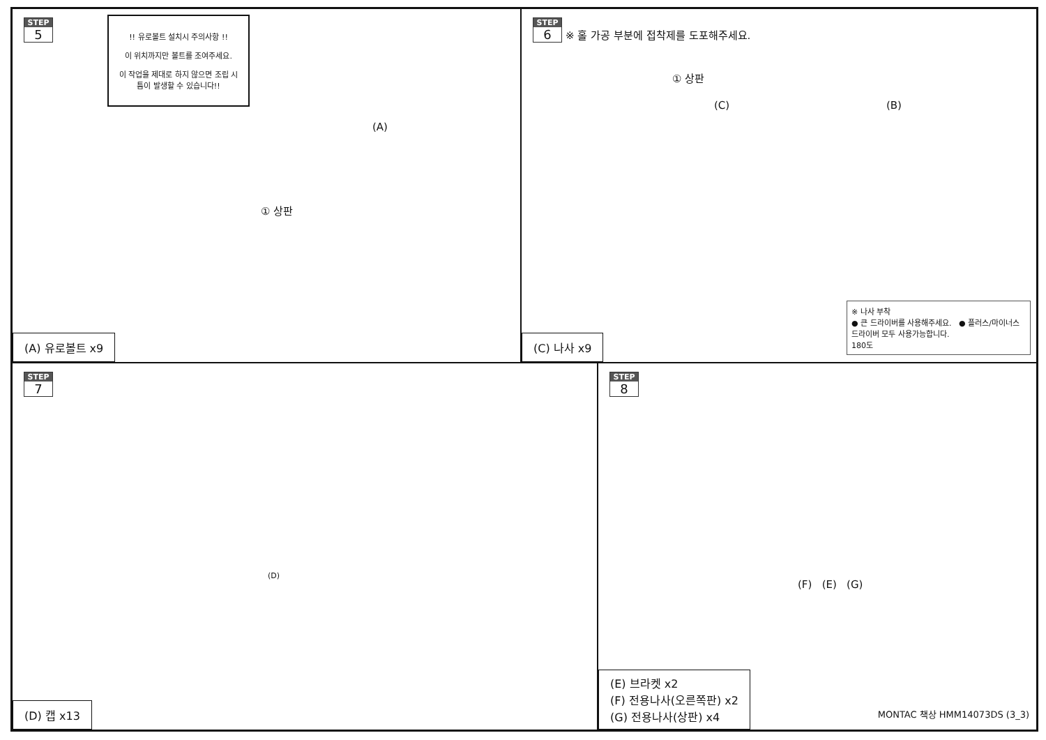STEP 5
!! 유로볼트 설치시 주의사항 !!
이 위치까지만 볼트를 조여주세요.
이 작업을 제대로 하지 않으면 조립 시 틈이 발생할 수 있습니다!!
(A)
① 상판
(A) 유로볼트 x9
STEP 6 ※ 홀 가공 부분에 접착제를 도포해주세요.
① 상판
(C) (B)
※ 나사 부착
● 큰 드라이버를 사용해주세요. ● 플러스/마이너스 드라이버 모두 사용가능합니다.
180도
(C) 나사 x9
STEP 7
(D)
(D) 캡 x13
STEP 8
(F) (E) (G)
(E) 브라켓 x2
(F) 전용나사(오른쪽판) x2
(G) 전용나사(상판) x4
MONTAC 책상 HMM14073DS (3_3)